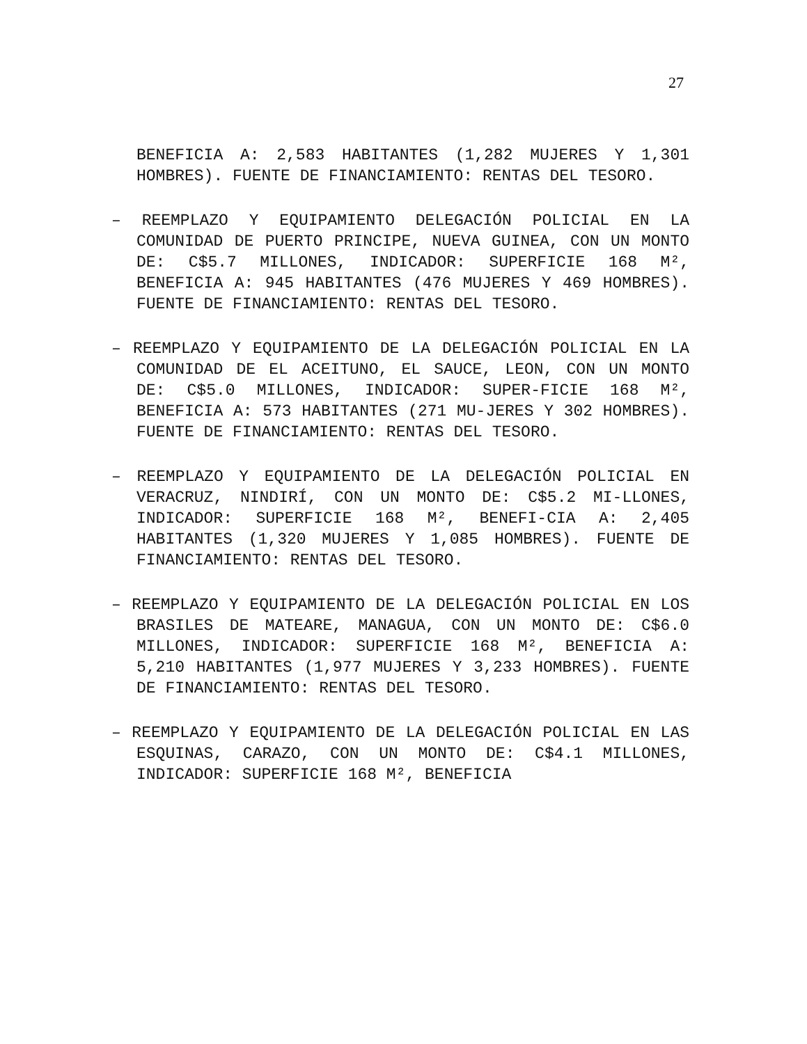27
BENEFICIA A: 2,583 HABITANTES (1,282 MUJERES Y 1,301 HOMBRES). FUENTE DE FINANCIAMIENTO: RENTAS DEL TESORO.
– REEMPLAZO Y EQUIPAMIENTO DELEGACIÓN POLICIAL EN LA COMUNIDAD DE PUERTO PRINCIPE, NUEVA GUINEA, CON UN MONTO DE: C$5.7 MILLONES, INDICADOR: SUPERFICIE 168 M², BENEFICIA A: 945 HABITANTES (476 MUJERES Y 469 HOMBRES). FUENTE DE FINANCIAMIENTO: RENTAS DEL TESORO.
– REEMPLAZO Y EQUIPAMIENTO DE LA DELEGACIÓN POLICIAL EN LA COMUNIDAD DE EL ACEITUNO, EL SAUCE, LEON, CON UN MONTO DE: C$5.0 MILLONES, INDICADOR: SUPER-FICIE 168 M², BENEFICIA A: 573 HABITANTES (271 MU-JERES Y 302 HOMBRES). FUENTE DE FINANCIAMIENTO: RENTAS DEL TESORO.
– REEMPLAZO Y EQUIPAMIENTO DE LA DELEGACIÓN POLICIAL EN VERACRUZ, NINDIRÍ, CON UN MONTO DE: C$5.2 MI-LLONES, INDICADOR: SUPERFICIE 168 M², BENEFI-CIA A: 2,405 HABITANTES (1,320 MUJERES Y 1,085 HOMBRES). FUENTE DE FINANCIAMIENTO: RENTAS DEL TESORO.
– REEMPLAZO Y EQUIPAMIENTO DE LA DELEGACIÓN POLICIAL EN LOS BRASILES DE MATEARE, MANAGUA, CON UN MONTO DE: C$6.0 MILLONES, INDICADOR: SUPERFICIE 168 M², BENEFICIA A: 5,210 HABITANTES (1,977 MUJERES Y 3,233 HOMBRES). FUENTE DE FINANCIAMIENTO: RENTAS DEL TESORO.
– REEMPLAZO Y EQUIPAMIENTO DE LA DELEGACIÓN POLICIAL EN LAS ESQUINAS, CARAZO, CON UN MONTO DE: C$4.1 MILLONES, INDICADOR: SUPERFICIE 168 M², BENEFICIA